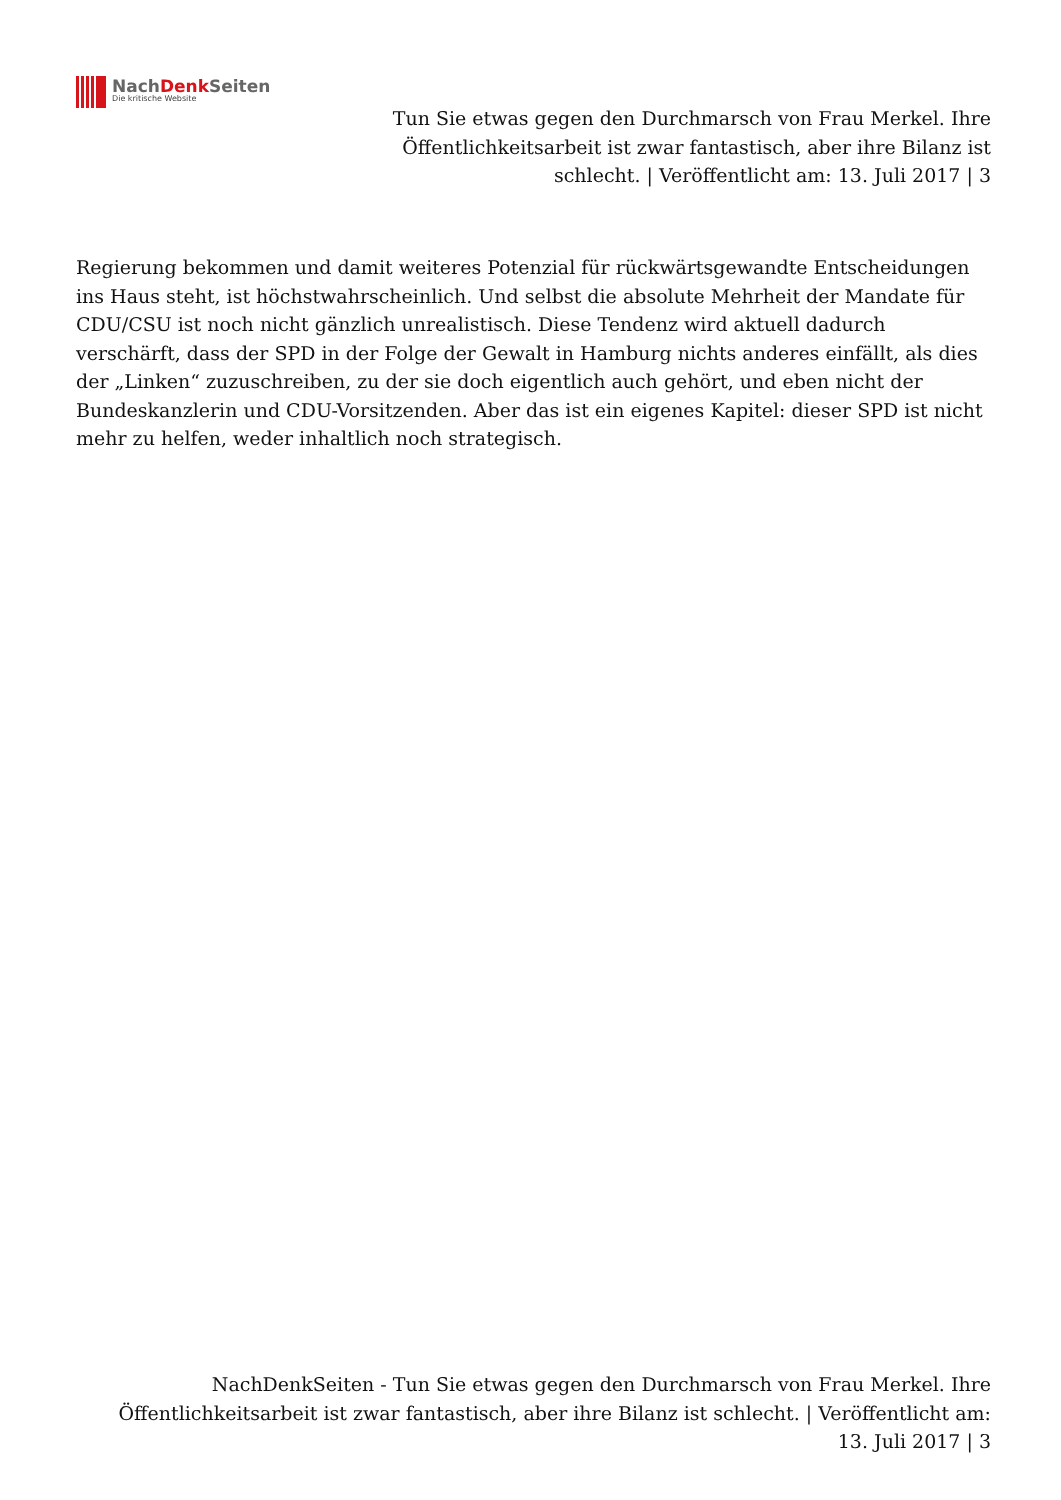NachDenk Seiten
Die kritische Website
Tun Sie etwas gegen den Durchmarsch von Frau Merkel. Ihre Öffentlichkeitsarbeit ist zwar fantastisch, aber ihre Bilanz ist schlecht. | Veröffentlicht am: 13. Juli 2017 | 3
Regierung bekommen und damit weiteres Potenzial für rückwärtsgewandte Entscheidungen ins Haus steht, ist höchstwahrscheinlich. Und selbst die absolute Mehrheit der Mandate für CDU/CSU ist noch nicht gänzlich unrealistisch. Diese Tendenz wird aktuell dadurch verschärft, dass der SPD in der Folge der Gewalt in Hamburg nichts anderes einfällt, als dies der „Linken“ zuzuschreiben, zu der sie doch eigentlich auch gehört, und eben nicht der Bundeskanzlerin und CDU-Vorsitzenden. Aber das ist ein eigenes Kapitel: dieser SPD ist nicht mehr zu helfen, weder inhaltlich noch strategisch.
NachDenkSeiten - Tun Sie etwas gegen den Durchmarsch von Frau Merkel. Ihre Öffentlichkeitsarbeit ist zwar fantastisch, aber ihre Bilanz ist schlecht. | Veröffentlicht am: 13. Juli 2017 | 3